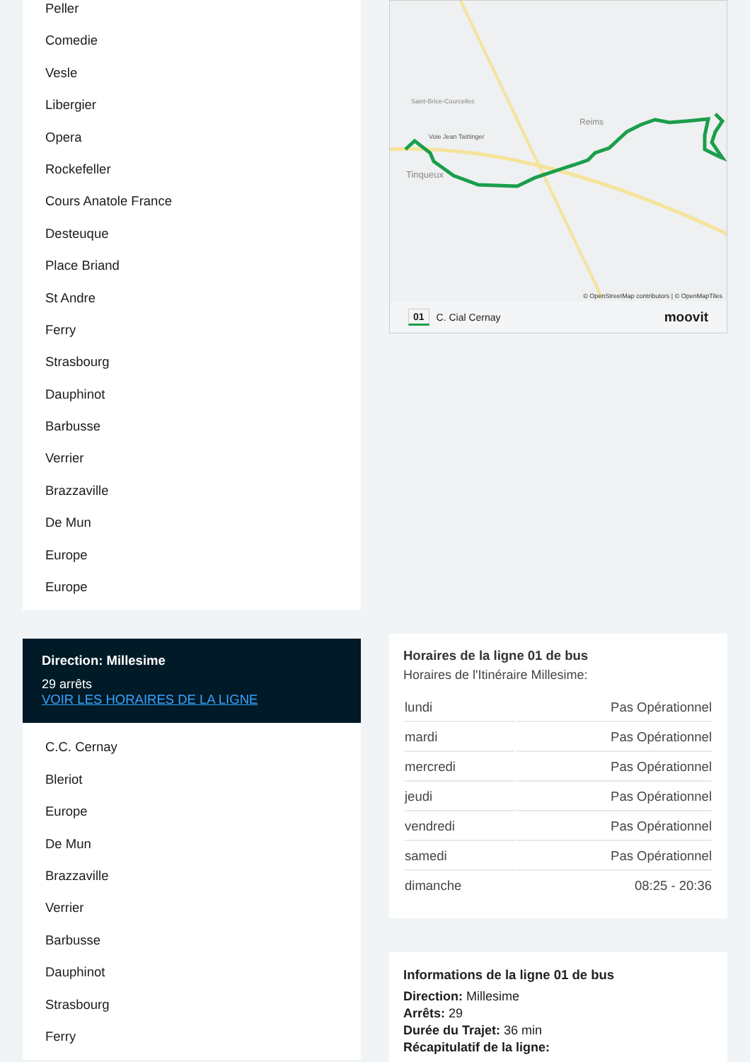Peller
Comedie
Vesle
Libergier
Opera
Rockefeller
Cours Anatole France
Desteuque
Place Briand
St Andre
Ferry
Strasbourg
Dauphinot
Barbusse
Verrier
Brazzaville
De Mun
Europe
Europe
Direction: Millesime
29 arrêts
VOIR LES HORAIRES DE LA LIGNE
C.C. Cernay
Bleriot
Europe
De Mun
Brazzaville
Verrier
Barbusse
Dauphinot
Strasbourg
Ferry
Tinqueux
Reims
Saint-Brice-Courcelles
Voie Jean Taittinger
© OpenStreetMap contributors | © OpenMapTiles
01 C. Cial Cernay moovit
Horaires de la ligne 01 de bus
Horaires de l'Itinéraire Millesime:
| lundi | Pas Opérationnel |
| mardi | Pas Opérationnel |
| mercredi | Pas Opérationnel |
| jeudi | Pas Opérationnel |
| vendredi | Pas Opérationnel |
| samedi | Pas Opérationnel |
| dimanche | 08:25 - 20:36 |
Informations de la ligne 01 de bus
Direction: Millesime
Arrêts: 29
Durée du Trajet: 36 min
Récapitulatif de la ligne: